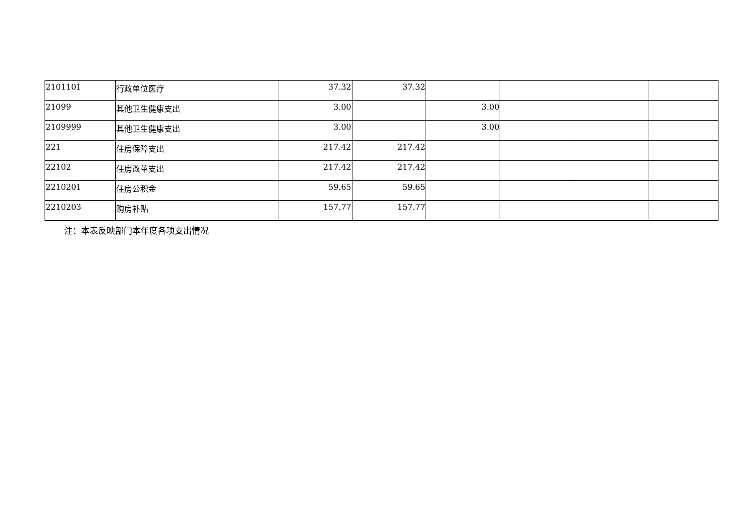| 2101101 | 行政单位医疗 | 37.32 | 37.32 | | | | |
| 21099 | 其他卫生健康支出 | 3.00 | | 3.00 | | | |
| 2109999 | 其他卫生健康支出 | 3.00 | | 3.00 | | | |
| 221 | 住房保障支出 | 217.42 | 217.42 | | | | |
| 22102 | 住房改革支出 | 217.42 | 217.42 | | | | |
| 2210201 | 住房公积金 | 59.65 | 59.65 | | | | |
| 2210203 | 购房补贴 | 157.77 | 157.77 | | | | |
注：本表反映部门本年度各项支出情况